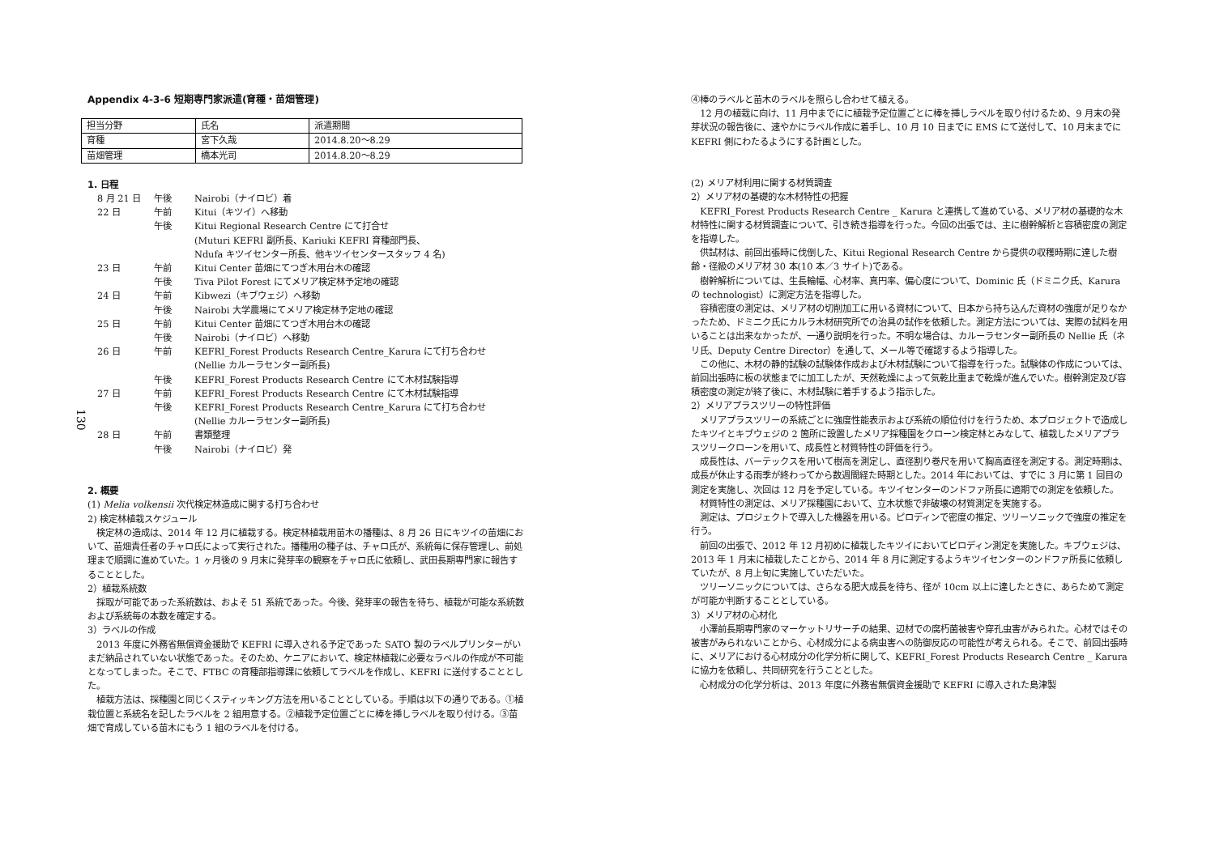130
Appendix 4-3-6 短期専門家派遣(育種・苗畑管理)
| 担当分野 | 氏名 | 派遣期間 |
| 育種 | 宮下久哉 | 2014.8.20～8.29 |
| 苗畑管理 | 橋本光司 | 2014.8.20～8.29 |
1. 日程
8 月 21 日
午後
Nairobi（ナイロビ）着
22 日
午前
Kitui（キツイ）へ移動
午後
Kitui Regional Research Centre にて打合せ
(Muturi KEFRI 副所長、Kariuki KEFRI 育種部門長、
Ndufa キツイセンター所長、他キツイセンタースタッフ 4 名)
23 日
午前
Kitui Center 苗畑にてつぎ木用台木の確認
午後
Tiva Pilot Forest にてメリア検定林予定地の確認
24 日
午前
Kibwezi（キブウェジ）へ移動
午後
Nairobi 大学農場にてメリア検定林予定地の確認
25 日
午前
Kitui Center 苗畑にてつぎ木用台木の確認
午後
Nairobi（ナイロビ）へ移動
26 日
午前
KEFRI_Forest Products Research Centre_Karura にて打ち合わせ
(Nellie カルーラセンター副所長)
午後
KEFRI_Forest Products Research Centre にて木材試験指導
27 日
午前
KEFRI_Forest Products Research Centre にて木材試験指導
午後
KEFRI_Forest Products Research Centre_Karura にて打ち合わせ
(Nellie カルーラセンター副所長)
28 日
午前
書類整理
午後
Nairobi（ナイロビ）発
2. 概要
(1) Melia volkensii 次代検定林造成に関する打ち合わせ
2) 検定林植栽スケジュール
検定林の造成は、2014 年 12 月に植栽する。検定林植栽用苗木の播種は、8 月 26 日にキツイの苗畑において、苗畑責任者のチャロ氏によって実行された。播種用の種子は、チャロ氏が、系統毎に保存管理し、前処理まで順調に進めていた。1 ヶ月後の 9 月末に発芽率の観察をチャロ氏に依頼し、武田長期専門家に報告することとした。
2）植栽系統数
採取が可能であった系統数は、およそ 51 系統であった。今後、発芽率の報告を待ち、植栽が可能な系統数および系統毎の本数を確定する。
3）ラベルの作成
2013 年度に外務省無償資金援助で KEFRI に導入される予定であった SATO 製のラベルプリンターがいまだ納品されていない状態であった。そのため、ケニアにおいて、検定林植栽に必要なラベルの作成が不可能となってしまった。そこで、FTBC の育種部指導課に依頼してラベルを作成し、KEFRI に送付することとした。
植栽方法は、採種園と同じくスティッキング方法を用いることとしている。手順は以下の通りである。①植栽位置と系統名を記したラベルを 2 組用意する。②植栽予定位置ごとに棒を挿しラベルを取り付ける。③苗畑で育成している苗木にもう 1 組のラベルを付ける。
④棒のラベルと苗木のラベルを照らし合わせて植える。
12 月の植栽に向け、11 月中までにに植栽予定位置ごとに棒を挿しラベルを取り付けるため、9 月末の発芽状況の報告後に、速やかにラベル作成に着手し、10 月 10 日までに EMS にて送付して、10 月末までに KEFRI 側にわたるようにする計画とした。
(2) メリア材利用に関する材質調査
2）メリア材の基礎的な木材特性の把握
KEFRI_Forest Products Research Centre _ Karura と連携して進めている、メリア材の基礎的な木材特性に関する材質調査について、引き続き指導を行った。今回の出張では、主に樹幹解析と容積密度の測定を指導した。
供試材は、前回出張時に伐倒した、Kitui Regional Research Centre から提供の収穫時期に達した樹齢・径級のメリア材 30 本(10 本／3 サイト)である。
樹幹解析については、生長輪幅、心材率、真円率、偏心度について、Dominic 氏（ドミニク氏、Karura の technologist）に測定方法を指導した。
容積密度の測定は、メリア材の切削加工に用いる資材について、日本から持ち込んだ資材の強度が足りなかったため、ドミニク氏にカルラ木材研究所での治具の試作を依頼した。測定方法については、実際の試料を用いることは出来なかったが、一通り説明を行った。不明な場合は、カルーラセンター副所長の Nellie 氏（ネリ氏、Deputy Centre Director）を通して、メール等で確認するよう指導した。
この他に、木材の静的試験の試験体作成および木材試験について指導を行った。試験体の作成については、前回出張時に板の状態までに加工したが、天然乾燥によって気乾比重まで乾燥が進んでいた。樹幹測定及び容積密度の測定が終了後に、木材試験に着手するよう指示した。
2）メリアプラスツリーの特性評価
メリアプラスツリーの系統ごとに強度性能表示および系統の順位付けを行うため、本プロジェクトで造成したキツイとキブウェジの 2 箇所に設置したメリア採種園をクローン検定林とみなして、植栽したメリアプラスツリークローンを用いて、成長性と材質特性の評価を行う。
成長性は、バーテックスを用いて樹高を測定し、直径割り巻尺を用いて胸高直径を測定する。測定時期は、成長が休止する雨季が終わってから数週間経た時期とした。2014 年においては、すでに 3 月に第 1 回目の測定を実施し、次回は 12 月を予定している。キツイセンターのンドファ所長に適期での測定を依頼した。
材質特性の測定は、メリア採種園において、立木状態で非破壊の材質測定を実施する。
測定は、プロジェクトで導入した機器を用いる。ピロディンで密度の推定、ツリーソニックで強度の推定を行う。
前回の出張で、2012 年 12 月初めに植栽したキツイにおいてピロディン測定を実施した。キブウェジは、2013 年 1 月末に植栽したことから、2014 年 8 月に測定するようキツイセンターのンドファ所長に依頼していたが、8 月上旬に実施していただいた。
ツリーソニックについては、さらなる肥大成長を待ち、径が 10cm 以上に達したときに、あらためて測定が可能か判断することとしている。
3）メリア材の心材化
小澤前長期専門家のマーケットリサーチの結果、辺材での腐朽菌被害や穿孔虫害がみられた。心材ではその被害がみられないことから、心材成分による病虫害への防御反応の可能性が考えられる。そこで、前回出張時に、メリアにおける心材成分の化学分析に関して、KEFRI_Forest Products Research Centre _ Karura に協力を依頼し、共同研究を行うこととした。
心材成分の化学分析は、2013 年度に外務省無償資金援助で KEFRI に導入された島津製